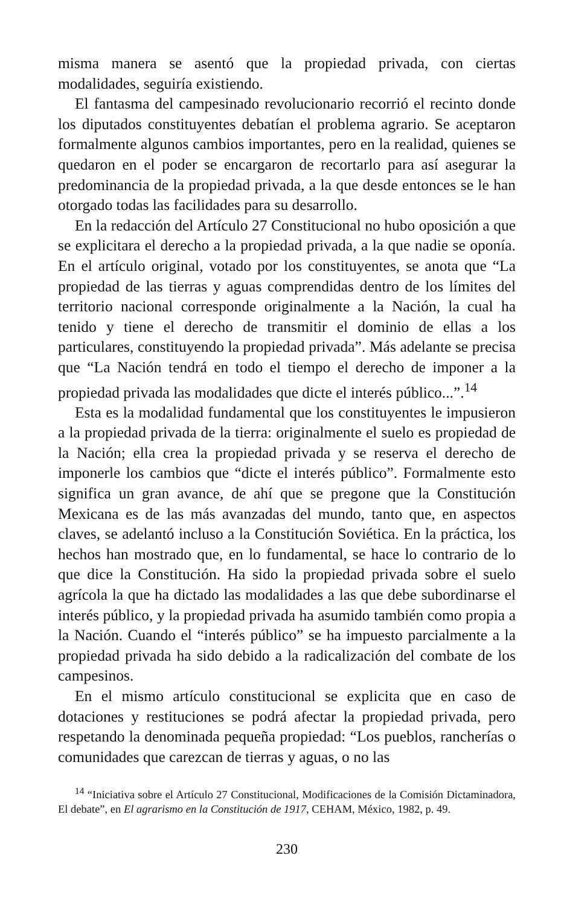misma manera se asentó que la propiedad privada, con ciertas modalidades, seguiría existiendo.
El fantasma del campesinado revolucionario recorrió el recinto donde los diputados constituyentes debatían el problema agrario. Se aceptaron formalmente algunos cambios importantes, pero en la realidad, quienes se quedaron en el poder se encargaron de recortarlo para así asegurar la predominancia de la propiedad privada, a la que desde entonces se le han otorgado todas las facilidades para su desarrollo.
En la redacción del Artículo 27 Constitucional no hubo oposición a que se explicitara el derecho a la propiedad privada, a la que nadie se oponía. En el artículo original, votado por los constituyentes, se anota que “La propiedad de las tierras y aguas comprendidas dentro de los límites del territorio nacional corresponde originalmente a la Nación, la cual ha tenido y tiene el derecho de transmitir el dominio de ellas a los particulares, constituyendo la propiedad privada”. Más adelante se precisa que “La Nación tendrá en todo el tiempo el derecho de imponer a la propiedad privada las modalidades que dicte el interés público...”.<sup>14</sup>
Esta es la modalidad fundamental que los constituyentes le impusieron a la propiedad privada de la tierra: originalmente el suelo es propiedad de la Nación; ella crea la propiedad privada y se reserva el derecho de imponerle los cambios que “dicte el interés público”. Formalmente esto significa un gran avance, de ahí que se pregone que la Constitución Mexicana es de las más avanzadas del mundo, tanto que, en aspectos claves, se adelantó incluso a la Constitución Soviética. En la práctica, los hechos han mostrado que, en lo fundamental, se hace lo contrario de lo que dice la Constitución. Ha sido la propiedad privada sobre el suelo agrícola la que ha dictado las modalidades a las que debe subordinarse el interés público, y la propiedad privada ha asumido también como propia a la Nación. Cuando el “interés público” se ha impuesto parcialmente a la propiedad privada ha sido debido a la radicalización del combate de los campesinos.
En el mismo artículo constitucional se explicita que en caso de dotaciones y restituciones se podrá afectar la propiedad privada, pero respetando la denominada pequeña propiedad: “Los pueblos, rancherías o comunidades que carezcan de tierras y aguas, o no las
<sup>14</sup> “Iniciativa sobre el Artículo 27 Constitucional, Modificaciones de la Comisión Dictaminadora, El debate”, en El agrarismo en la Constitución de 1917, CEHAM, México, 1982, p. 49.
230